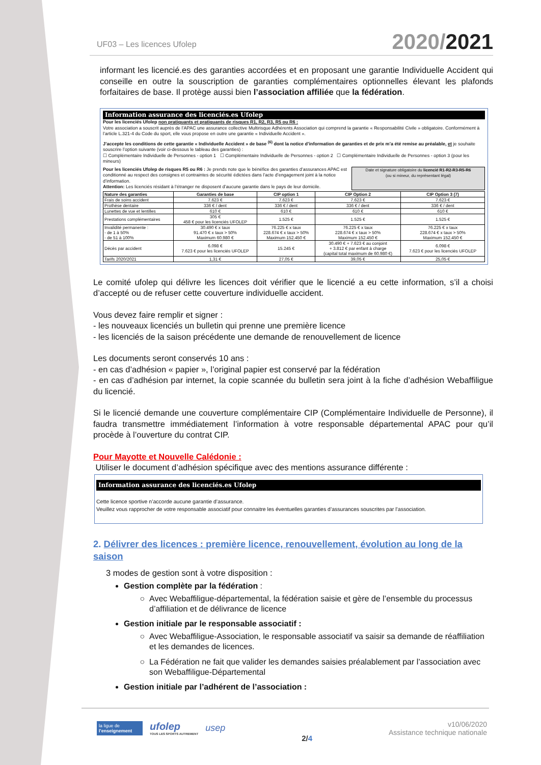UF03 – Les licences Ufolep 2020/2021
informant les licencié.es des garanties accordées et en proposant une garantie Individuelle Accident qui conseille en outre la souscription de garanties complémentaires optionnelles élevant les plafonds forfaitaires de base. Il protège aussi bien l’association affiliée que la fédération.
Information assurance des licenciés.es Ufolep
Pour les licenciés Ufolep non pratiquants et pratiquants de risques R1, R2, R3, R5 ou R6 :
Votre association a souscrit auprès de l’APAC une assurance collective Multirisque Adhérents Association qui comprend la garantie « Responsabilité Civile » obligatoire. Conformément à l’article L.321-4 du Code du sport, elle vous propose en outre une garantie « Individuelle Accident ».
J’accepte les conditions de cette garantie « Individuelle Accident » de base <sup>(6)</sup> dont la notice d’information de garanties et de prix m’a été remise au préalable, et je souhaite souscrire l’option suivante (voir ci-dessous le tableau des garanties) :
☐ Complémentaire Individuelle de Personnes - option 1 ☐ Complémentaire Individuelle de Personnes - option 2 ☐ Complémentaire Individuelle de Personnes - option 3 (pour les mineurs)
Pour les licenciés Ufolep de risques R5 ou R6 : Je prends note que le bénéfice des garanties d’assurances APAC est conditionné au respect des consignes et contraintes de sécurité édictées dans l’acte d’engagement joint à la notice d’information.
Attention: Les licenciés résidant à l’étranger ne disposent d’aucune garantie dans le pays de leur domicile.
Date et signature obligatoire du licencié R1-R2-R3-R5-R6
(ou si mineur, du représentant légal)
| Nature des garanties | Garanties de base | CIP option 1 | CIP Option 2 | CIP Option 3 (7) |
| --- | --- | --- | --- | --- |
| Frais de soins accident | 7.623 € | 7.623 € | 7.623 € | 7.623 € |
| Prothèse dentaire | 336 € / dent | 336 € / dent | 336 € / dent | 336 € / dent |
| Lunettes de vue et lentilles | 610 € | 610 € | 610 € | 610 € |
| Prestations complémentaires | 305 € 458 € pour les licenciés UFOLEP | 1.525 € | 1.525 € | 1.525 € |
| Invalidité permanente : - de 1 à 50% - de 51 à 100% | 30.490 € x taux 91.470 € x taux > 50% Maximum 60.980 € | 76.225 € x taux 228.674 € x taux > 50% Maximum 152.450 € | 76.225 € x taux 228.674 € x taux > 50% Maximum 152.450 € | 76.225 € x taux 228.674 € x taux > 50% Maximum 152.450 € |
| Décès par accident | 6.098 € 7.623 € pour les licenciés UFOLEP | 15.245 € | 30.490 € + 7.623 € au conjoint + 3.812 € par enfant à charge (capital total maximum de 60.980 €) | 6.098 € 7.623 € pour les licenciés UFOLEP |
| Tarifs 2020/2021 | 1,31 € | 27,05 € | 39,05 € | 25,05 € |
Le comité ufolep qui délivre les licences doit vérifier que le licencié a eu cette information, s’il a choisi d’accepté ou de refuser cette couverture individuelle accident.
Vous devez faire remplir et signer :
- les nouveaux licenciés un bulletin qui prenne une première licence
- les licenciés de la saison précédente une demande de renouvellement de licence
Les documents seront conservés 10 ans :
- en cas d’adhésion « papier », l’original papier est conservé par la fédération
- en cas d’adhésion par internet, la copie scannée du bulletin sera joint à la fiche d’adhésion Webaffiligue du licencié.
Si le licencié demande une couverture complémentaire CIP (Complémentaire Individuelle de Personne), il faudra transmettre immédiatement l’information à votre responsable départemental APAC pour qu’il procède à l’ouverture du contrat CIP.
Pour Mayotte et Nouvelle Calédonie :
Utiliser le document d’adhésion spécifique avec des mentions assurance différente :
Information assurance des licenciés.es Ufolep
Cette licence sportive n’accorde aucune garantie d’assurance.
Veuillez vous rapprocher de votre responsable associatif pour connaitre les éventuelles garanties d’assurances souscrites par l’association.
2. Délivrer des licences : première licence, renouvellement, évolution au long de la saison
3 modes de gestion sont à votre disposition :
Gestion complète par la fédération :
Avec Webaffiligue-départemental, la fédération saisie et gère de l’ensemble du processus d’affiliation et de délivrance de licence
Gestion initiale par le responsable associatif :
Avec Webaffiligue-Association, le responsable associatif va saisir sa demande de réaffiliation et les demandes de licences.
La Fédération ne fait que valider les demandes saisies préalablement par l’association avec son Webaffiligue-Départemental
Gestion initiale par l’adhérent de l’association :
la ligue de
l'enseignement
ufolep
TOUS LES SPORTS AUTREMENT
usep
2/4
v10/06/2020
Assistance technique nationale